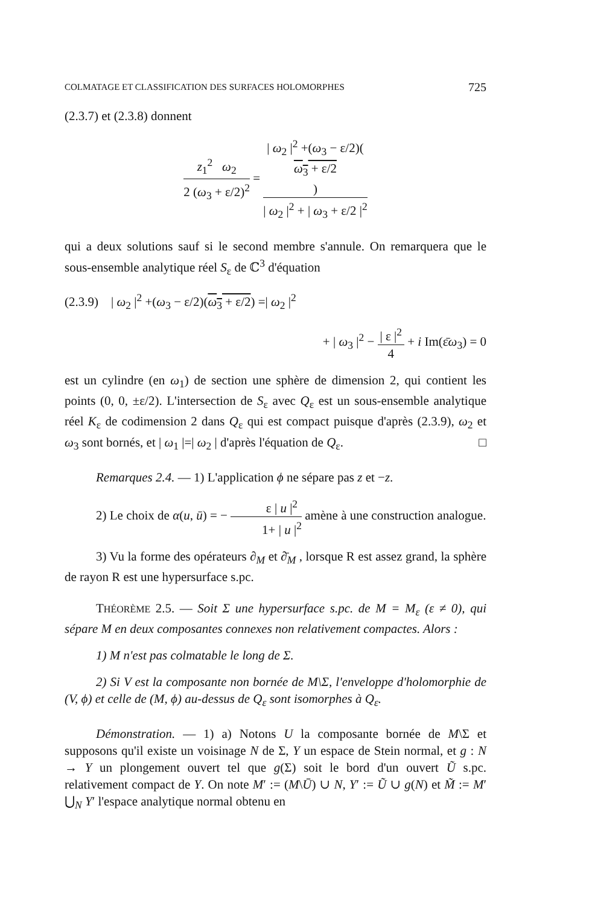COLMATAGE ET CLASSIFICATION DES SURFACES HOLOMORPHES 725
(2.3.7) et (2.3.8) donnent
z<sub>1</sub><sup>2</sup> ω<sub>2</sub> 2 (ω<sub>3</sub> + ε/2)<sup>2</sup> = | ω<sub>2</sub> |<sup>2</sup> +(ω<sub>3</sub> − ε/2)(ω<sub>3</sub> + ε/2) | ω<sub>2</sub> |<sup>2</sup> + | ω<sub>3</sub> + ε/2 |<sup>2</sup>
qui a deux solutions sauf si le second membre s'annule. On remarquera que le sous-ensemble analytique réel S<sub>ε</sub> de ℂ<sup>3</sup> d'équation
(2.3.9) | ω<sub>2</sub> |<sup>2</sup> +(ω<sub>3</sub> − ε/2)(ω<sub>3</sub> + ε/2) =| ω<sub>2</sub> |<sup>2</sup>
+ | ω<sub>3</sub> |<sup>2</sup> − | ε |<sup>2</sup> 4 + i Im(ε̄ω<sub>3</sub>) = 0
est un cylindre (en ω<sub>1</sub>) de section une sphère de dimension 2, qui contient les points (0, 0, ±ε/2). L'intersection de S<sub>ε</sub> avec Q<sub>ε</sub> est un sous-ensemble analytique réel K<sub>ε</sub> de codimension 2 dans Q<sub>ε</sub> qui est compact puisque d'après (2.3.9), ω<sub>2</sub> et ω<sub>3</sub> sont bornés, et | ω<sub>1</sub> |=| ω<sub>2</sub> | d'après l'équation de Q<sub>ε</sub>. □
Remarques 2.4. — 1) L'application ϕ ne sépare pas z et −z.
2) Le choix de α(u, ū) = − ε | u |<sup>2</sup> 1+ | u |<sup>2</sup> amène à une construction analogue.
3) Vu la forme des opérateurs ∂<sub>M</sub> et ∂̄<sub>M</sub> , lorsque R est assez grand, la sphère de rayon R est une hypersurface s.pc.
THÉORÈME 2.5. — Soit Σ une hypersurface s.pc. de M = M<sub>ε</sub> (ε ≠ 0), qui sépare M en deux composantes connexes non relativement compactes. Alors :
1) M n'est pas colmatable le long de Σ.
2) Si V est la composante non bornée de M\Σ, l'enveloppe d'holomorphie de (V, ϕ) et celle de (M, ϕ) au-dessus de Q<sub>ε</sub> sont isomorphes à Q<sub>ε</sub>.
Démonstration. — 1) a) Notons U la composante bornée de M\Σ et supposons qu'il existe un voisinage N de Σ, Y un espace de Stein normal, et g : N → Y un plongement ouvert tel que g(Σ) soit le bord d'un ouvert Ũ s.pc. relativement compact de Y. On note M′ := (M\Ū) ∪ N, Y′ := Ũ ∪ g(N) et M̃ := M′ ⋃<sub>N</sub> Y′ l'espace analytique normal obtenu en